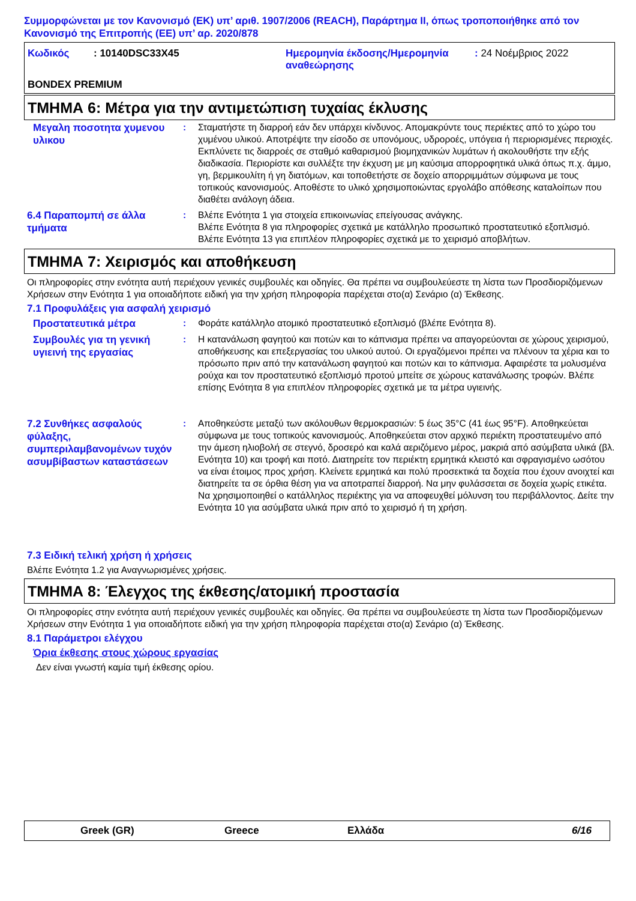Συμμορφώνεται με τον Κανονισμό (ΕΚ) υπ’ αριθ. 1907/2006 (REACH), Παράρτημα II, όπως τροποποιήθηκε από τον Κανονισμό της Επιτροπής (ΕΕ) υπ’ αρ. 2020/878
| Κωδικός | : 10140DSC33X45 | Ημερομηνία έκδοσης/Ημερομηνία αναθεώρησης | : 24 Νοέμβριος 2022 |
BONDEX PREMIUM
ΤΜΗΜΑ 6: Μέτρα για την αντιμετώπιση τυχαίας έκλυσης
Μεγαλη ποσοτητα χυμενου υλικου
: Σταματήστε τη διαρροή εάν δεν υπάρχει κίνδυνος. Απομακρύντε τους περιέκτες από το χώρο του χυμένου υλικού. Αποτρέψτε την είσοδο σε υπονόμους, υδροροές, υπόγεια ή περιορισμένες περιοχές. Εκπλύνετε τις διαρροές σε σταθμό καθαρισμού βιομηχανικών λυμάτων ή ακολουθήστε την εξής διαδικασία. Περιορίστε και συλλέξτε την έκχυση με μη καύσιμα απορροφητικά υλικά όπως π.χ. άμμο, γη, βερμικουλίτη ή γη διατόμων, και τοποθετήστε σε δοχείο απορριμμάτων σύμφωνα με τους τοπικούς κανονισμούς. Αποθέστε το υλικό χρησιμοποιώντας εργολάβο απόθεσης καταλοίπων που διαθέτει ανάλογη άδεια.
6.4 Παραπομπή σε άλλα τμήματα
: Βλέπε Ενότητα 1 για στοιχεία επικοινωνίας επείγουσας ανάγκης.
Βλέπε Ενότητα 8 για πληροφορίες σχετικά με κατάλληλο προσωπικό προστατευτικό εξοπλισμό.
Βλέπε Ενότητα 13 για επιπλέον πληροφορίες σχετικά με το χειρισμό αποβλήτων.
ΤΜΗΜΑ 7: Χειρισμός και αποθήκευση
Οι πληροφορίες στην ενότητα αυτή περιέχουν γενικές συμβουλές και οδηγίες. Θα πρέπει να συμβουλεύεστε τη λίστα των Προσδιοριζόμενων Χρήσεων στην Ενότητα 1 για οποιαδήποτε ειδική για την χρήση πληροφορία παρέχεται στο(α) Σενάριο (α) Έκθεσης.
7.1 Προφυλάξεις για ασφαλή χειρισμό
Προστατευτικά μέτρα
: Φοράτε κατάλληλο ατομικό προστατευτικό εξοπλισμό (βλέπε Ενότητα 8).
Συμβουλές για τη γενική υγιεινή της εργασίας
: Η κατανάλωση φαγητού και ποτών και το κάπνισμα πρέπει να απαγορεύονται σε χώρους χειρισμού, αποθήκευσης και επεξεργασίας του υλικού αυτού. Οι εργαζόμενοι πρέπει να πλένουν τα χέρια και το πρόσωπο πριν από την κατανάλωση φαγητού και ποτών και το κάπνισμα. Αφαιρέστε τα μολυσμένα ρούχα και τον προστατευτικό εξοπλισμό προτού μπείτε σε χώρους κατανάλωσης τροφών. Βλέπε επίσης Ενότητα 8 για επιπλέον πληροφορίες σχετικά με τα μέτρα υγιεινής.
7.2 Συνθήκες ασφαλούς φύλαξης, συμπεριλαμβανομένων τυχόν ασυμβίβαστων καταστάσεων
: Αποθηκεύστε μεταξύ των ακόλουθων θερμοκρασιών: 5 έως 35°C (41 έως 95°F). Αποθηκεύεται σύμφωνα με τους τοπικούς κανονισμούς. Αποθηκεύεται στον αρχικό περιέκτη προστατευμένο από την άμεση ηλιοβολή σε στεγνό, δροσερό και καλά αεριζόμενο μέρος, μακριά από ασύμβατα υλικά (βλ. Ενότητα 10) και τροφή και ποτό. Διατηρείτε τον περιέκτη ερμητικά κλειστό και σφραγισμένο ωσότου να είναι έτοιμος προς χρήση. Κλείνετε ερμητικά και πολύ προσεκτικά τα δοχεία που έχουν ανοιχτεί και διατηρείτε τα σε όρθια θέση για να αποτραπεί διαρροή. Να μην φυλάσσεται σε δοχεία χωρίς ετικέτα. Να χρησιμοποιηθεί ο κατάλληλος περιέκτης για να αποφευχθεί μόλυνση του περιβάλλοντος. Δείτε την Ενότητα 10 για ασύμβατα υλικά πριν από το χειρισμό ή τη χρήση.
7.3 Ειδική τελική χρήση ή χρήσεις
Βλέπε Ενότητα 1.2 για Αναγνωρισμένες χρήσεις.
ΤΜΗΜΑ 8: Έλεγχος της έκθεσης/ατομική προστασία
Οι πληροφορίες στην ενότητα αυτή περιέχουν γενικές συμβουλές και οδηγίες. Θα πρέπει να συμβουλεύεστε τη λίστα των Προσδιοριζόμενων Χρήσεων στην Ενότητα 1 για οποιαδήποτε ειδική για την χρήση πληροφορία παρέχεται στο(α) Σενάριο (α) Έκθεσης.
8.1 Παράμετροι ελέγχου
Όρια έκθεσης στους χώρους εργασίας
Δεν είναι γνωστή καμία τιμή έκθεσης ορίου.
Greek (GR) Greece Ελλάδα 6/16